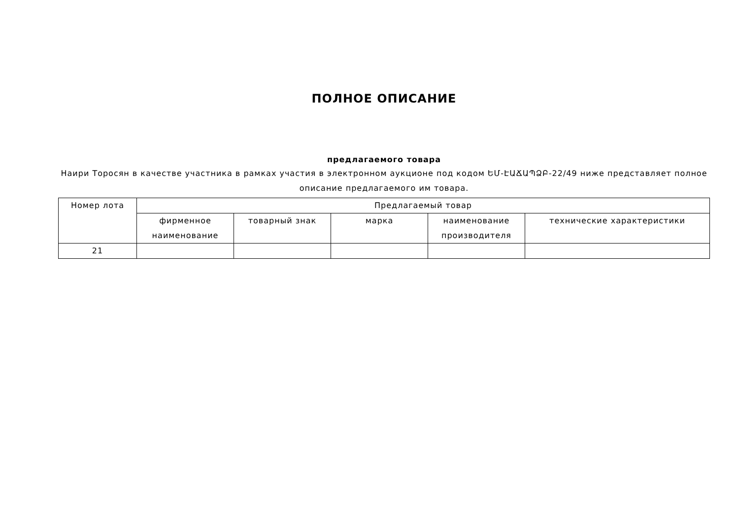ПОЛНОЕ ОПИСАНИЕ
предлагаемого товара
Наири Торосян в качестве участника в рамках участия в электронном аукционе под кодом ԵՄ-ԷԱՃԱՊՁԲ-22/49 ниже представляет полное описание предлагаемого им товара.
| Номер лота | Предлагаемый товар | | | | |
| --- | --- | --- | --- | --- | --- |
| | фирменное наименование | товарный знак | марка | наименование производителя | технические характеристики |
| 21 | | | | | |